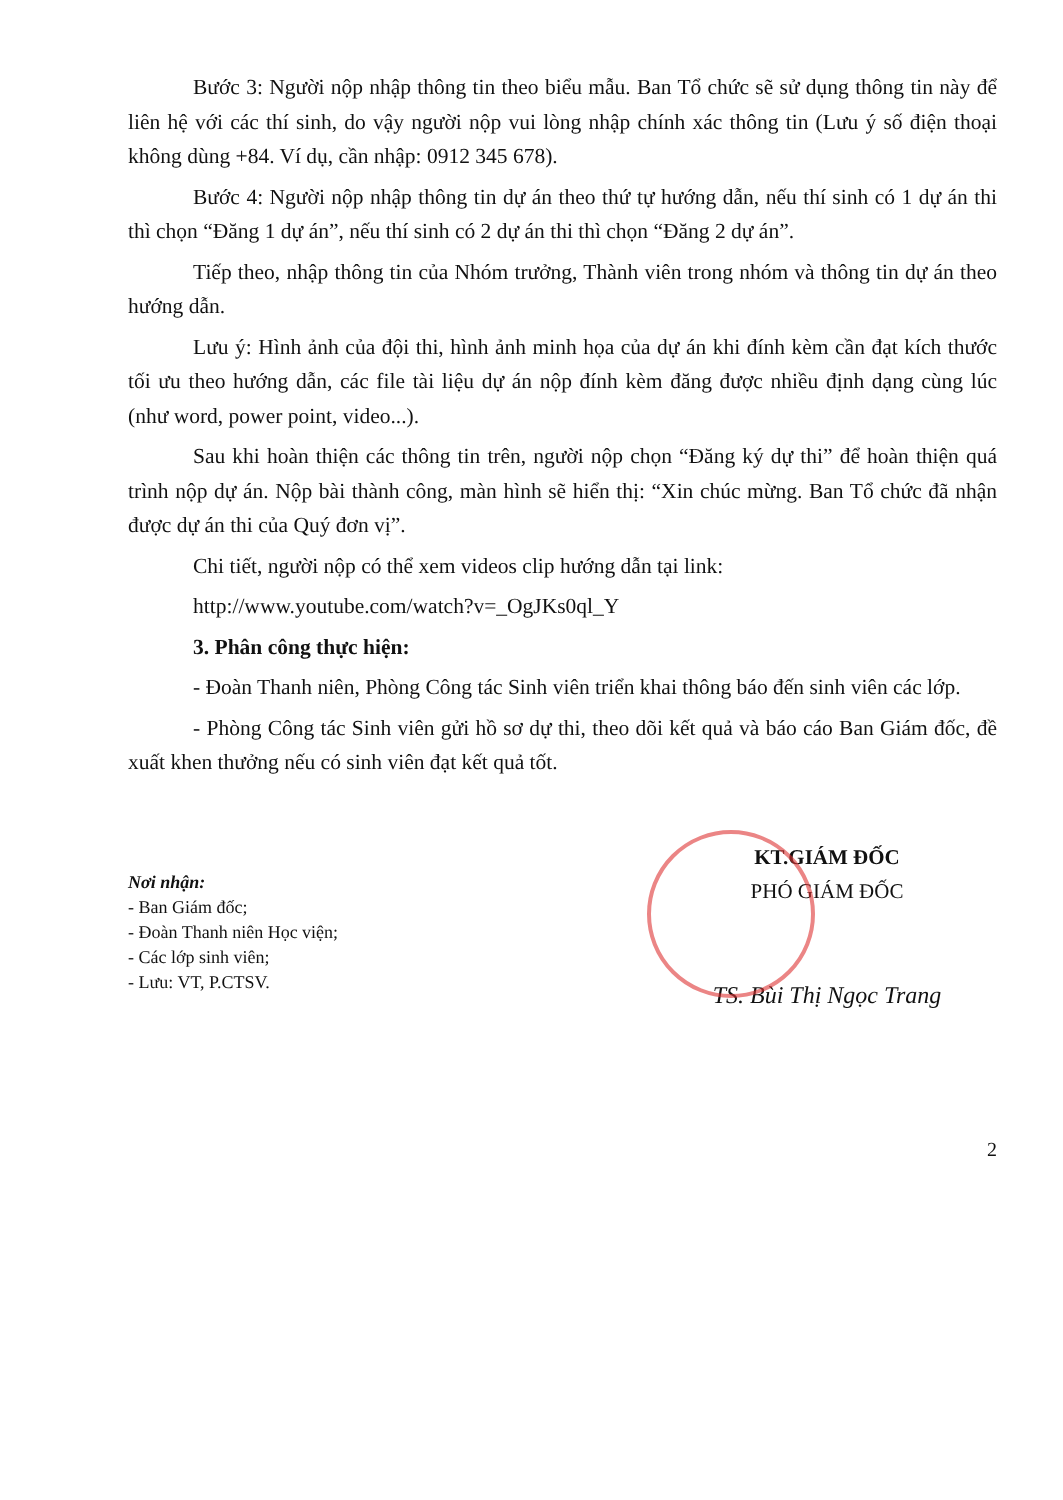Bước 3: Người nộp nhập thông tin theo biểu mẫu. Ban Tổ chức sẽ sử dụng thông tin này để liên hệ với các thí sinh, do vậy người nộp vui lòng nhập chính xác thông tin (Lưu ý số điện thoại không dùng +84. Ví dụ, cần nhập: 0912 345 678).
Bước 4: Người nộp nhập thông tin dự án theo thứ tự hướng dẫn, nếu thí sinh có 1 dự án thi thì chọn “Đăng 1 dự án”, nếu thí sinh có 2 dự án thi thì chọn “Đăng 2 dự án”.
Tiếp theo, nhập thông tin của Nhóm trưởng, Thành viên trong nhóm và thông tin dự án theo hướng dẫn.
Lưu ý: Hình ảnh của đội thi, hình ảnh minh họa của dự án khi đính kèm cần đạt kích thước tối ưu theo hướng dẫn, các file tài liệu dự án nộp đính kèm đăng được nhiều định dạng cùng lúc (như word, power point, video...).
Sau khi hoàn thiện các thông tin trên, người nộp chọn “Đăng ký dự thi” để hoàn thiện quá trình nộp dự án. Nộp bài thành công, màn hình sẽ hiển thị: “Xin chúc mừng. Ban Tổ chức đã nhận được dự án thi của Quý đơn vị”.
Chi tiết, người nộp có thể xem videos clip hướng dẫn tại link:
http://www.youtube.com/watch?v=_OgJKs0ql_Y
3. Phân công thực hiện:
- Đoàn Thanh niên, Phòng Công tác Sinh viên triển khai thông báo đến sinh viên các lớp.
- Phòng Công tác Sinh viên gửi hồ sơ dự thi, theo dõi kết quả và báo cáo Ban Giám đốc, đề xuất khen thưởng nếu có sinh viên đạt kết quả tốt.
Nơi nhận:
- Ban Giám đốc;
- Đoàn Thanh niên Học viện;
- Các lớp sinh viên;
- Lưu: VT, P.CTSV.
KT.GIÁM ĐỐC
PHÓ GIÁM ĐỐC
TS. Bùi Thị Ngọc Trang
2